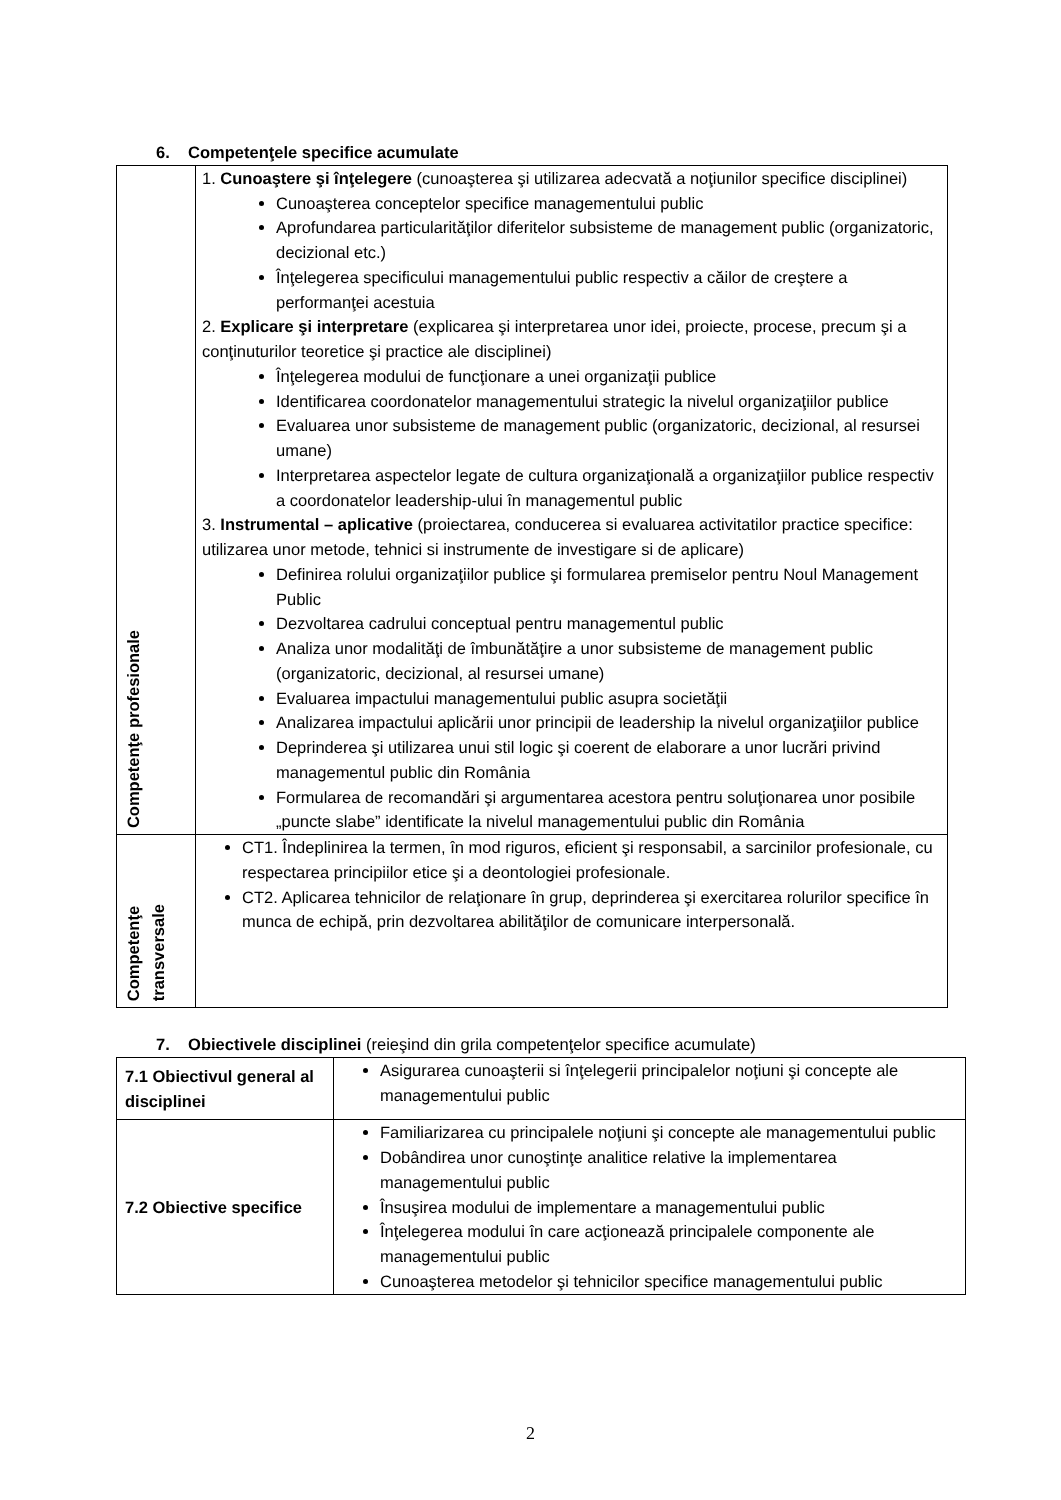6. Competenţele specifice acumulate
| Competenţe profesionale | 1. Cunoaştere şi înţelegere (cunoaşterea şi utilizarea adecvată a noţiunilor specifice disciplinei) Cunoaşterea conceptelor specifice managementului public Aprofundarea particularităţilor diferitelor subsisteme de management public (organizatoric, decizional etc.) Înţelegerea specificului managementului public respectiv a căilor de creştere a performanţei acestuia 2. Explicare şi interpretare (explicarea şi interpretarea unor idei, proiecte, procese, precum şi a conţinuturilor teoretice şi practice ale disciplinei) Înţelegerea modului de funcţionare a unei organizaţii publice Identificarea coordonatelor managementului strategic la nivelul organizaţiilor publice Evaluarea unor subsisteme de management public (organizatoric, decizional, al resursei umane) Interpretarea aspectelor legate de cultura organizaţională a organizaţiilor publice respectiv a coordonatelor leadership-ului în managementul public 3. Instrumental – aplicative (proiectarea, conducerea si evaluarea activitatilor practice specifice: utilizarea unor metode, tehnici si instrumente de investigare si de aplicare) Definirea rolului organizaţiilor publice şi formularea premiselor pentru Noul Management Public Dezvoltarea cadrului conceptual pentru managementul public Analiza unor modalităţi de îmbunătăţire a unor subsisteme de management public (organizatoric, decizional, al resursei umane) Evaluarea impactului managementului public asupra societăţii Analizarea impactului aplicării unor principii de leadership la nivelul organizaţiilor publice Deprinderea şi utilizarea unui stil logic şi coerent de elaborare a unor lucrări privind managementul public din România Formularea de recomandări şi argumentarea acestora pentru soluţionarea unor posibile „puncte slabe” identificate la nivelul managementului public din România |
| Competenţe transversale | CT1. Îndeplinirea la termen, în mod riguros, eficient şi responsabil, a sarcinilor profesionale, cu respectarea principiilor etice şi a deontologiei profesionale. CT2. Aplicarea tehnicilor de relaţionare în grup, deprinderea şi exercitarea rolurilor specifice în munca de echipă, prin dezvoltarea abilităţilor de comunicare interpersonală. |
7. Obiectivele disciplinei (reieşind din grila competenţelor specifice acumulate)
| 7.1 Obiectivul general al disciplinei | Asigurarea cunoaşterii si înţelegerii principalelor noţiuni şi concepte ale managementului public |
| 7.2 Obiective specifice | Familiarizarea cu principalele noţiuni şi concepte ale managementului public Dobândirea unor cunoştinţe analitice relative la implementarea managementului public Însuşirea modului de implementare a managementului public Înţelegerea modului în care acţionează principalele componente ale managementului public Cunoaşterea metodelor şi tehnicilor specifice managementului public |
2